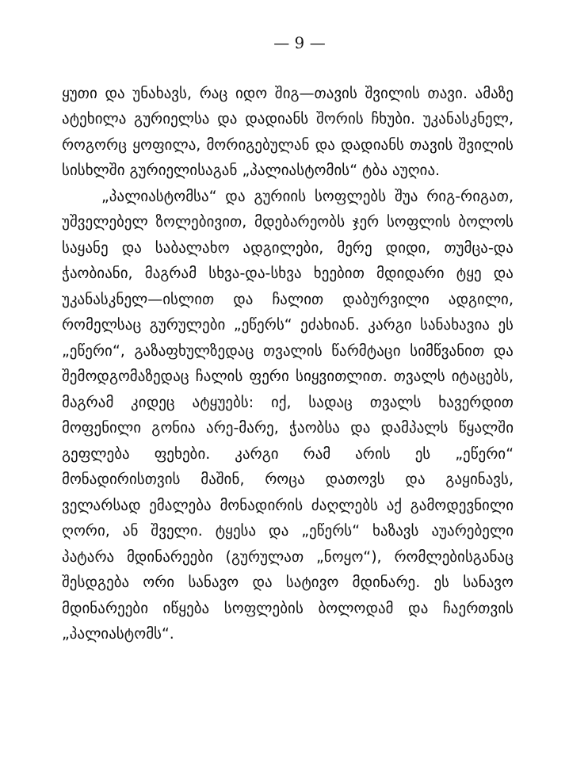— 9 —
ყუთი და უნახავს, რაც იდო შიგ—თავის შვილის თავი. ამაზე ატეხილა გურიელსა და დადიანს შორის ჩხუბი. უკანასკნელ, როგორც ყოფილა, მორიგებულან და დადიანს თავის შვილის სისხლში გურიელისაგან „პალიასტომის“ ტბა აუღია.
„პალიასტომსა“ და გურიის სოფლებს შუა რიგ-რიგათ, უშველებელ ზოლებივით, მდებარეობს ჯერ სოფლის ბოლოს საყანე და საბალახო ადგილები, მერე დიდი, თუმცა-და ჭაობიანი, მაგრამ სხვა-და-სხვა ხეებით მდიდარი ტყე და უკანასკნელ—ისლით და ჩალით დაბურვილი ადგილი, რომელსაც გურულები „ეწერს“ ეძახიან. კარგი სანახავია ეს „ეწერი“, გაზაფხულზედაც თვალის წარმტაცი სიმწვანით და შემოდგომაზედაც ჩალის ფერი სიყვითლით. თვალს იტაცებს, მაგრამ კიდეც ატყუებს: იქ, სადაც თვალს ხავერდით მოფენილი გონია არე-მარე, ჭაობსა და დამპალს წყალში გეფლება ფეხები. კარგი რამ არის ეს „ეწერი“ მონადირისთვის მაშინ, როცა დათოვს და გაყინავს, ველარსად ემალება მონადირის ძაღლებს აქ გამოდევნილი ღორი, ან შველი. ტყესა და „ეწერს“ ხაზავს აუარებელი პატარა მდინარეები (გურულათ „ნოყო“), რომლებისგანაც შესდგება ორი სანავო და სატივო მდინარე. ეს სანავო მდინარეები იწყება სოფლების ბოლოდამ და ჩაერთვის „პალიასტომს“.